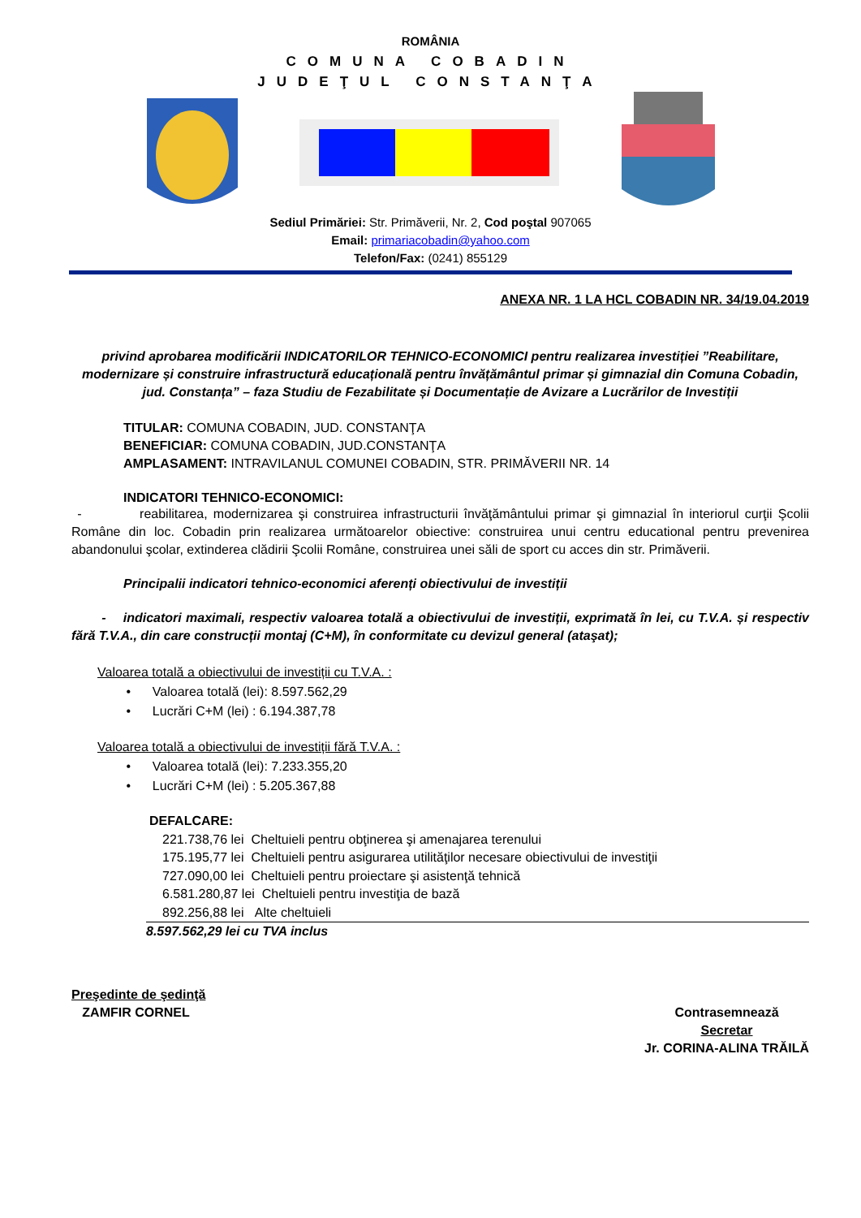ROMÂNIA
COMUNA COBADIN
JUDEŢUL CONSTANŢA
Sediul Primăriei: Str. Primăverii, Nr. 2, Cod poştal 907065
Email: primariacobadin@yahoo.com
Telefon/Fax: (0241) 855129
ANEXA NR. 1 LA HCL COBADIN NR. 34/19.04.2019
privind aprobarea modificării INDICATORILOR TEHNICO-ECONOMICI pentru realizarea investiției ”Reabilitare, modernizare și construire infrastructură educațională pentru învățământul primar și gimnazial din Comuna Cobadin, jud. Constanța” – faza Studiu de Fezabilitate și Documentație de Avizare a Lucrărilor de Investiții
TITULAR: COMUNA COBADIN, JUD. CONSTANŢA
BENEFICIAR: COMUNA COBADIN, JUD.CONSTANŢA
AMPLASAMENT: INTRAVILANUL COMUNEI COBADIN, STR. PRIMĂVERII NR. 14
INDICATORI TEHNICO-ECONOMICI:
- reabilitarea, modernizarea şi construirea infrastructurii învăţământului primar şi gimnazial în interiorul curţii Şcolii Române din loc. Cobadin prin realizarea următoarelor obiective: construirea unui centru educational pentru prevenirea abandonului şcolar, extinderea clădirii Şcolii Române, construirea unei săli de sport cu acces din str. Primăverii.
Principalii indicatori tehnico-economici aferenți obiectivului de investiții
- indicatori maximali, respectiv valoarea totală a obiectivului de investiții, exprimată în lei, cu T.V.A. și respectiv fără T.V.A., din care construcții montaj (C+M), în conformitate cu devizul general (ataşat);
Valoarea totală a obiectivului de investiții cu T.V.A. :
• Valoarea totală (lei): 8.597.562,29
• Lucrări C+M (lei) : 6.194.387,78
Valoarea totală a obiectivului de investiții fără T.V.A. :
• Valoarea totală (lei): 7.233.355,20
• Lucrări C+M (lei) : 5.205.367,88
DEFALCARE:
221.738,76 lei Cheltuieli pentru obţinerea şi amenajarea terenului
175.195,77 lei Cheltuieli pentru asigurarea utilităţilor necesare obiectivului de investiţii
727.090,00 lei Cheltuieli pentru proiectare şi asistenţă tehnică
6.581.280,87 lei Cheltuieli pentru investiţia de bază
892.256,88 lei Alte cheltuieli
8.597.562,29 lei cu TVA inclus
Preşedinte de şedinţă
ZAMFIR CORNEL
Contrasemnează
Secretar
Jr. CORINA-ALINA TRĂILĂ